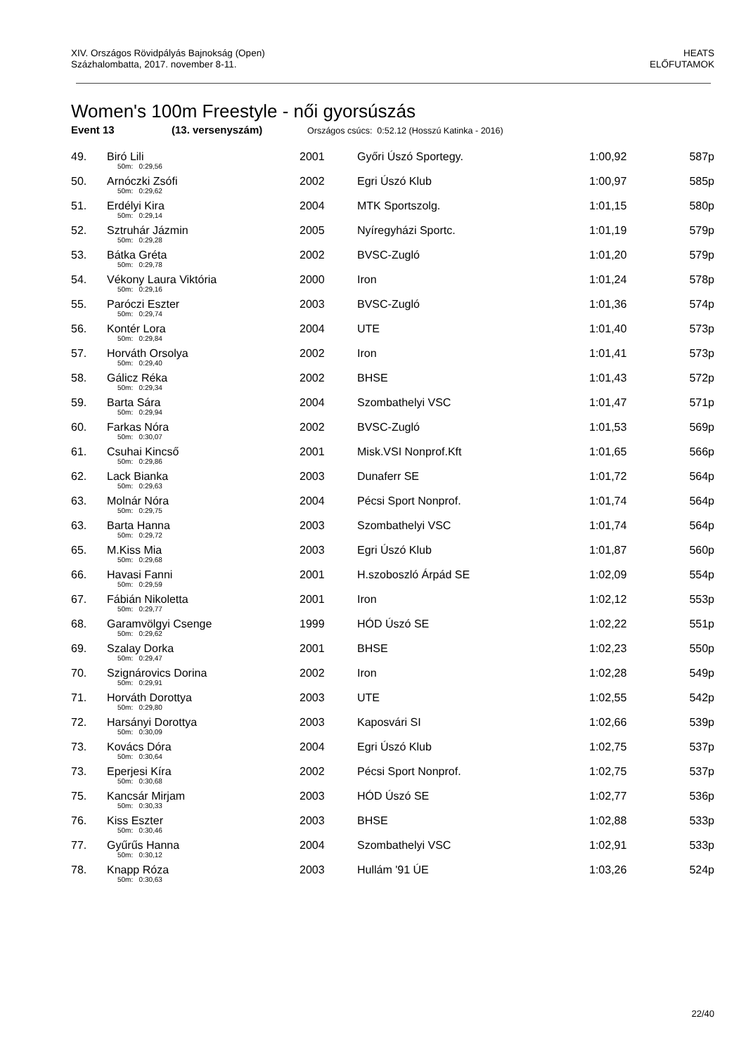XIV. Országos Rövidpályás Bajnokság (Open)
Százhalombatta, 2017. november 8-11.
HEATS
ELŐFUTAMOK
Women's 100m Freestyle - női gyorsúszás
Event 13 (13. versenyszám) Országos csúcs: 0:52.12 (Hosszú Katinka - 2016)
| 49. | Biró Lili 50m: 0:29,56 | 2001 | Győri Úszó Sportegy. | 1:00,92 | 587p |
| 50. | Arnóczki Zsófi 50m: 0:29,62 | 2002 | Egri Úszó Klub | 1:00,97 | 585p |
| 51. | Erdélyi Kira 50m: 0:29,14 | 2004 | MTK Sportszolg. | 1:01,15 | 580p |
| 52. | Sztruhár Jázmin 50m: 0:29,28 | 2005 | Nyíregyházi Sportc. | 1:01,19 | 579p |
| 53. | Bátka Gréta 50m: 0:29,78 | 2002 | BVSC-Zugló | 1:01,20 | 579p |
| 54. | Vékony Laura Viktória 50m: 0:29,16 | 2000 | Iron | 1:01,24 | 578p |
| 55. | Paróczi Eszter 50m: 0:29,74 | 2003 | BVSC-Zugló | 1:01,36 | 574p |
| 56. | Kontér Lora 50m: 0:29,84 | 2004 | UTE | 1:01,40 | 573p |
| 57. | Horváth Orsolya 50m: 0:29,40 | 2002 | Iron | 1:01,41 | 573p |
| 58. | Gálicz Réka 50m: 0:29,34 | 2002 | BHSE | 1:01,43 | 572p |
| 59. | Barta Sára 50m: 0:29,94 | 2004 | Szombathelyi VSC | 1:01,47 | 571p |
| 60. | Farkas Nóra 50m: 0:30,07 | 2002 | BVSC-Zugló | 1:01,53 | 569p |
| 61. | Csuhai Kincső 50m: 0:29,86 | 2001 | Misk.VSI Nonprof.Kft | 1:01,65 | 566p |
| 62. | Lack Bianka 50m: 0:29,63 | 2003 | Dunaferr SE | 1:01,72 | 564p |
| 63. | Molnár Nóra 50m: 0:29,75 | 2004 | Pécsi Sport Nonprof. | 1:01,74 | 564p |
| 63. | Barta Hanna 50m: 0:29,72 | 2003 | Szombathelyi VSC | 1:01,74 | 564p |
| 65. | M.Kiss Mia 50m: 0:29,68 | 2003 | Egri Úszó Klub | 1:01,87 | 560p |
| 66. | Havasi Fanni 50m: 0:29,59 | 2001 | H.szoboszló Árpád SE | 1:02,09 | 554p |
| 67. | Fábián Nikoletta 50m: 0:29,77 | 2001 | Iron | 1:02,12 | 553p |
| 68. | Garamvölgyi Csenge 50m: 0:29,62 | 1999 | HÓD Úszó SE | 1:02,22 | 551p |
| 69. | Szalay Dorka 50m: 0:29,47 | 2001 | BHSE | 1:02,23 | 550p |
| 70. | Szignárovics Dorina 50m: 0:29,91 | 2002 | Iron | 1:02,28 | 549p |
| 71. | Horváth Dorottya 50m: 0:29,80 | 2003 | UTE | 1:02,55 | 542p |
| 72. | Harsányi Dorottya 50m: 0:30,09 | 2003 | Kaposvári SI | 1:02,66 | 539p |
| 73. | Kovács Dóra 50m: 0:30,64 | 2004 | Egri Úszó Klub | 1:02,75 | 537p |
| 73. | Eperjesi Kíra 50m: 0:30,68 | 2002 | Pécsi Sport Nonprof. | 1:02,75 | 537p |
| 75. | Kancsár Mirjam 50m: 0:30,33 | 2003 | HÓD Úszó SE | 1:02,77 | 536p |
| 76. | Kiss Eszter 50m: 0:30,46 | 2003 | BHSE | 1:02,88 | 533p |
| 77. | Gyűrűs Hanna 50m: 0:30,12 | 2004 | Szombathelyi VSC | 1:02,91 | 533p |
| 78. | Knapp Róza 50m: 0:30,63 | 2003 | Hullám '91 ÚE | 1:03,26 | 524p |
22/40